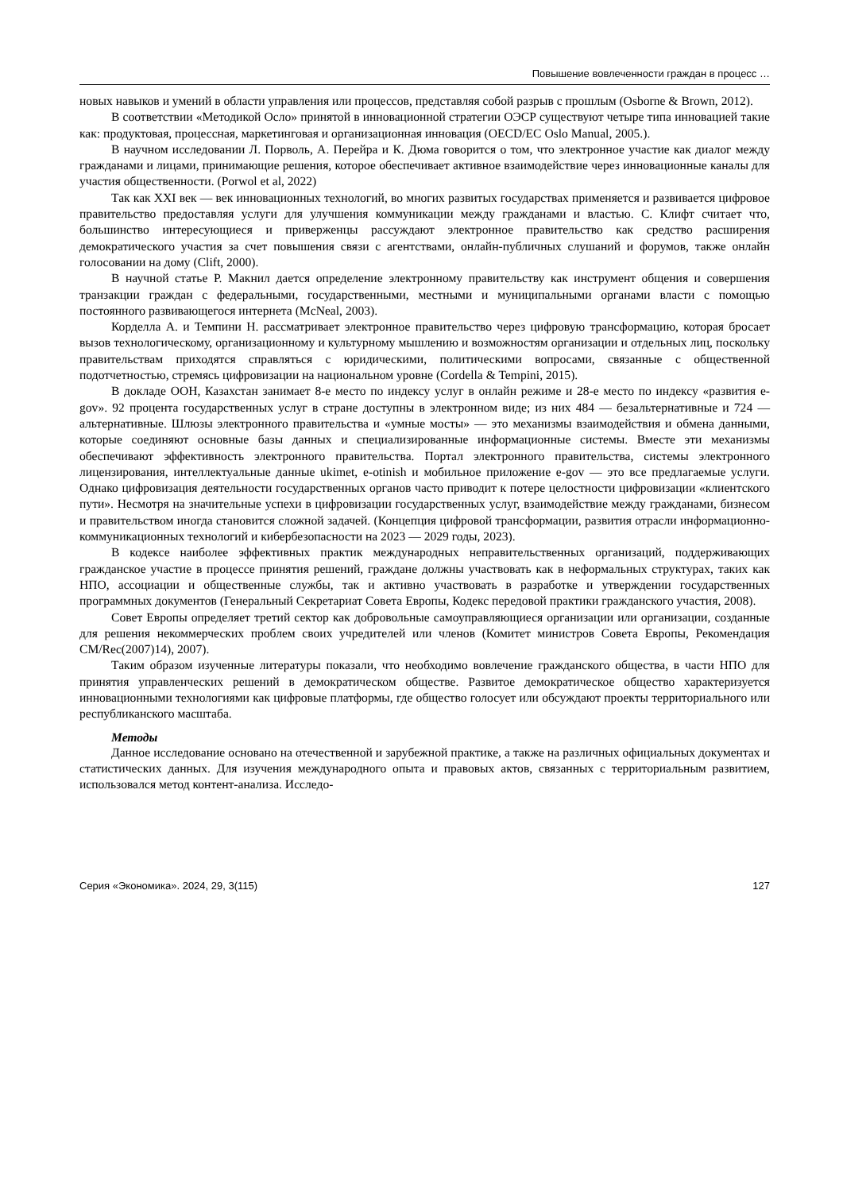Повышение вовлеченности граждан в процесс …
новых навыков и умений в области управления или процессов, представляя собой разрыв с прошлым (Osborne & Brown, 2012).
В соответствии «Методикой Осло» принятой в инновационной стратегии ОЭСР существуют четыре типа инновацией такие как: продуктовая, процессная, маркетинговая и организационная инновация (OECD/EC Oslo Manual, 2005.).
В научном исследовании Л. Порволь, А. Перейра и К. Дюма говорится о том, что электронное участие как диалог между гражданами и лицами, принимающие решения, которое обеспечивает активное взаимодействие через инновационные каналы для участия общественности. (Porwol et al, 2022)
Так как XXI век — век инновационных технологий, во многих развитых государствах применяется и развивается цифровое правительство предоставляя услуги для улучшения коммуникации между гражданами и властью. С. Клифт считает что, большинство интересующиеся и приверженцы рассуждают электронное правительство как средство расширения демократического участия за счет повышения связи с агентствами, онлайн-публичных слушаний и форумов, также онлайн голосовании на дому (Clift, 2000).
В научной статье Р. Макнил дается определение электронному правительству как инструмент общения и совершения транзакции граждан с федеральными, государственными, местными и муниципальными органами власти с помощью постоянного развивающегося интернета (McNeal, 2003).
Корделла А. и Темпини Н. рассматривает электронное правительство через цифровую трансформацию, которая бросает вызов технологическому, организационному и культурному мышлению и возможностям организации и отдельных лиц, поскольку правительствам приходятся справляться с юридическими, политическими вопросами, связанные с общественной подотчетностью, стремясь цифровизации на национальном уровне (Cordella & Tempini, 2015).
В докладе ООН, Казахстан занимает 8-е место по индексу услуг в онлайн режиме и 28-е место по индексу «развития e-gov». 92 процента государственных услуг в стране доступны в электронном виде; из них 484 — безальтернативные и 724 — альтернативные. Шлюзы электронного правительства и «умные мосты» — это механизмы взаимодействия и обмена данными, которые соединяют основные базы данных и специализированные информационные системы. Вместе эти механизмы обеспечивают эффективность электронного правительства. Портал электронного правительства, системы электронного лицензирования, интеллектуальные данные ukimet, e-otinish и мобильное приложение e-gov — это все предлагаемые услуги. Однако цифровизация деятельности государственных органов часто приводит к потере целостности цифровизации «клиентского пути». Несмотря на значительные успехи в цифровизации государственных услуг, взаимодействие между гражданами, бизнесом и правительством иногда становится сложной задачей. (Концепция цифровой трансформации, развития отрасли информационно-коммуникационных технологий и кибербезопасности на 2023 — 2029 годы, 2023).
В кодексе наиболее эффективных практик международных неправительственных организаций, поддерживающих гражданское участие в процессе принятия решений, граждане должны участвовать как в неформальных структурах, таких как НПО, ассоциации и общественные службы, так и активно участвовать в разработке и утверждении государственных программных документов (Генеральный Секретариат Совета Европы, Кодекс передовой практики гражданского участия, 2008).
Совет Европы определяет третий сектор как добровольные самоуправляющиеся организации или организации, созданные для решения некоммерческих проблем своих учредителей или членов (Комитет министров Совета Европы, Рекомендация CM/Rec(2007)14), 2007).
Таким образом изученные литературы показали, что необходимо вовлечение гражданского общества, в части НПО для принятия управленческих решений в демократическом обществе. Развитое демократическое общество характеризуется инновационными технологиями как цифровые платформы, где общество голосует или обсуждают проекты территориального или республиканского масштаба.
Методы
Данное исследование основано на отечественной и зарубежной практике, а также на различных официальных документах и статистических данных. Для изучения международного опыта и правовых актов, связанных с территориальным развитием, использовался метод контент-анализа. Исследо-
Серия «Экономика». 2024, 29, 3(115) 127